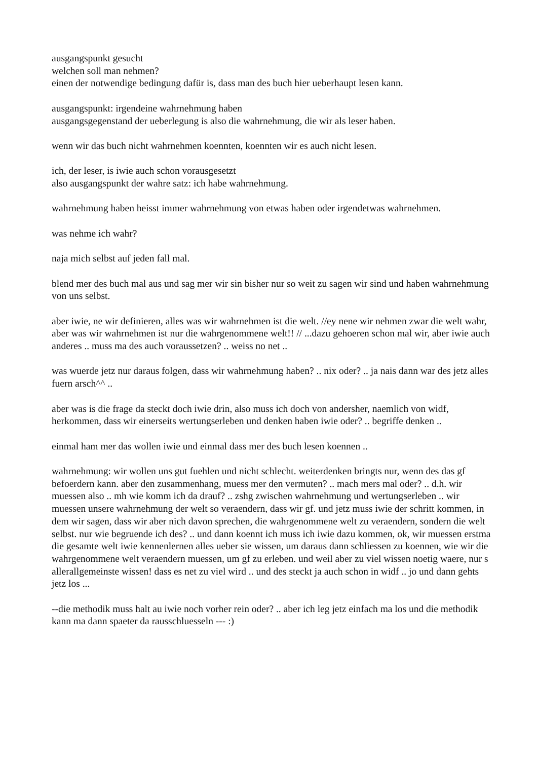ausgangspunkt gesucht
welchen soll man nehmen?
einen der notwendige bedingung dafür is, dass man des buch hier ueberhaupt lesen kann.
ausgangspunkt: irgendeine wahrnehmung haben
ausgangsgegenstand der ueberlegung is also die wahrnehmung, die wir als leser haben.
wenn wir das buch nicht wahrnehmen koennten, koennten wir es auch nicht lesen.
ich, der leser, is iwie auch schon vorausgesetzt
also ausgangspunkt der wahre satz: ich habe wahrnehmung.
wahrnehmung haben heisst immer wahrnehmung von etwas haben oder irgendetwas wahrnehmen.
was nehme ich wahr?
naja mich selbst auf jeden fall mal.
blend mer des buch mal aus und sag mer wir sin bisher nur so weit zu sagen wir sind und haben wahrnehmung von uns selbst.
aber iwie, ne wir definieren, alles was wir wahrnehmen ist die welt. //ey nene wir nehmen zwar die welt wahr, aber was wir wahrnehmen ist nur die wahrgenommene welt!! // ...dazu gehoeren schon mal wir, aber iwie auch anderes .. muss ma des auch voraussetzen? .. weiss no net ..
was wuerde jetz nur daraus folgen, dass wir wahrnehmung haben? .. nix oder? .. ja nais dann war des jetz alles fuern arsch^^ ..
aber was is die frage da steckt doch iwie drin, also muss ich doch von andersher, naemlich von widf, herkommen, dass wir einerseits wertungserleben und denken haben iwie oder? .. begriffe denken ..
einmal ham mer das wollen iwie und einmal dass mer des buch lesen koennen ..
wahrnehmung: wir wollen uns gut fuehlen und nicht schlecht. weiterdenken bringts nur, wenn des das gf befoerdern kann. aber den zusammenhang, muess mer den vermuten? .. mach mers mal oder? .. d.h. wir muessen also .. mh wie komm ich da drauf? .. zshg zwischen wahrnehmung und wertungserleben .. wir muessen unsere wahrnehmung der welt so veraendern, dass wir gf. und jetz muss iwie der schritt kommen, in dem wir sagen, dass wir aber nich davon sprechen, die wahrgenommene welt zu veraendern, sondern die welt selbst. nur wie begruende ich des? .. und dann koennt ich muss ich iwie dazu kommen, ok, wir muessen erstma die gesamte welt iwie kennenlernen alles ueber sie wissen, um daraus dann schliessen zu koennen, wie wir die wahrgenommene welt veraendern muessen, um gf zu erleben. und weil aber zu viel wissen noetig waere, nur s allerallgemeinste wissen! dass es net zu viel wird .. und des steckt ja auch schon in widf .. jo und dann gehts jetz los ...
--die methodik muss halt au iwie noch vorher rein oder? .. aber ich leg jetz einfach ma los und die methodik kann ma dann spaeter da rausschluesseln --- :)